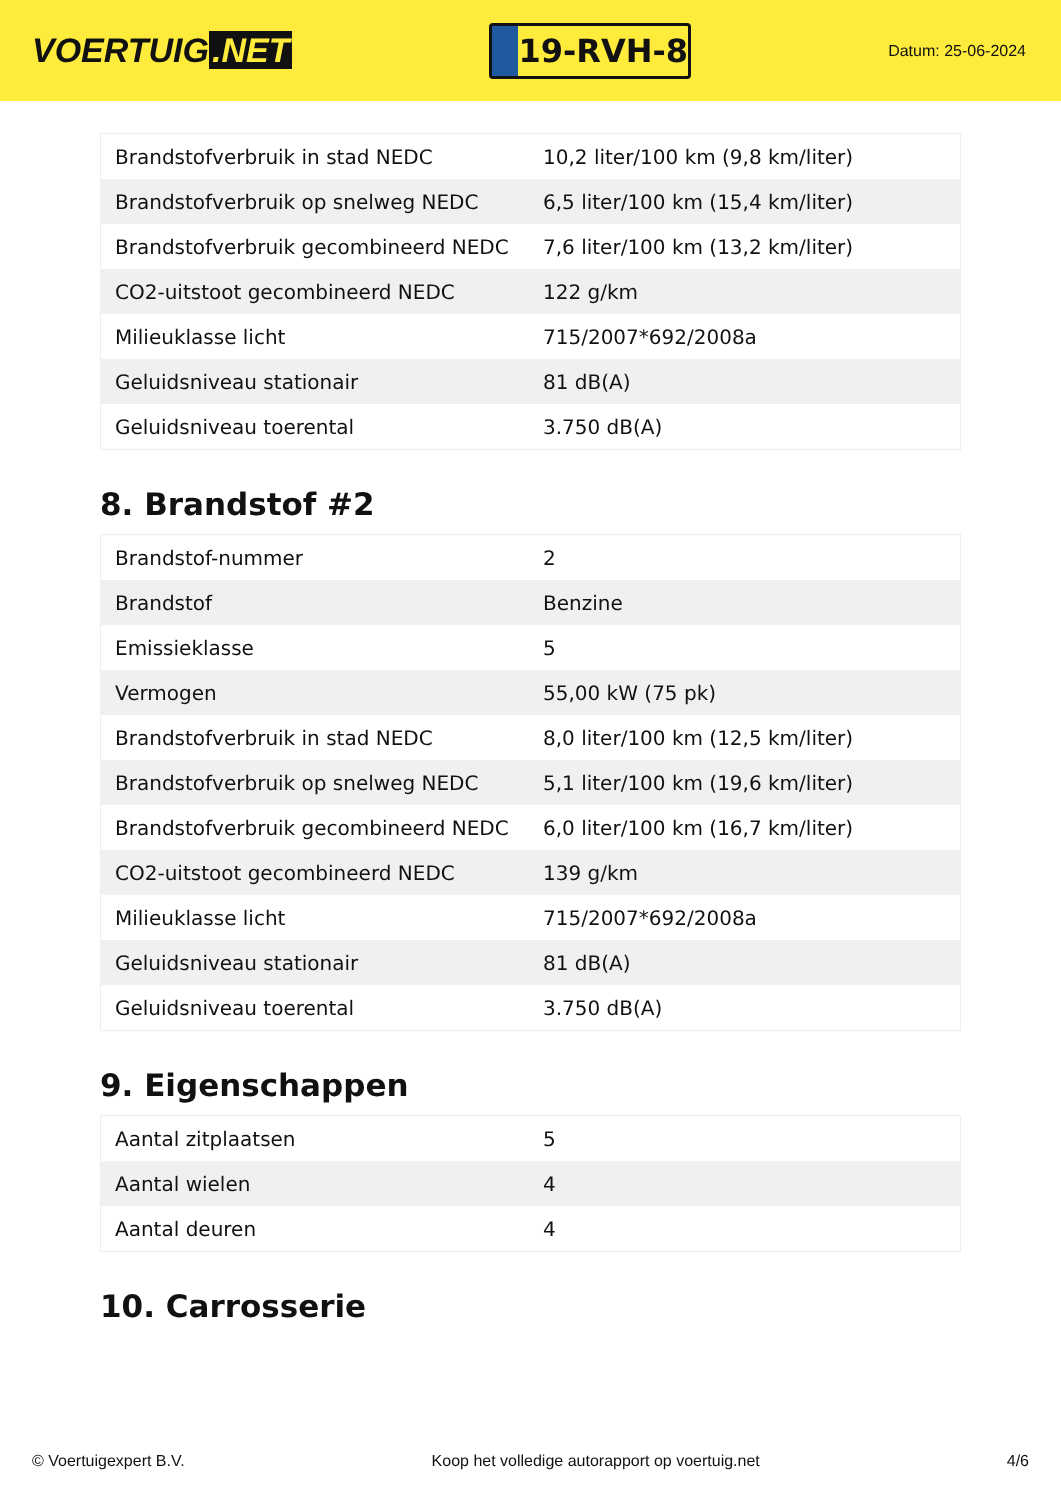VOERTUIG.NET
19-RVH-8
Datum: 25-06-2024
| Brandstofverbruik in stad NEDC | 10,2 liter/100 km (9,8 km/liter) |
| Brandstofverbruik op snelweg NEDC | 6,5 liter/100 km (15,4 km/liter) |
| Brandstofverbruik gecombineerd NEDC | 7,6 liter/100 km (13,2 km/liter) |
| CO2-uitstoot gecombineerd NEDC | 122 g/km |
| Milieuklasse licht | 715/2007*692/2008a |
| Geluidsniveau stationair | 81 dB(A) |
| Geluidsniveau toerental | 3.750 dB(A) |
8. Brandstof #2
| Brandstof-nummer | 2 |
| Brandstof | Benzine |
| Emissieklasse | 5 |
| Vermogen | 55,00 kW (75 pk) |
| Brandstofverbruik in stad NEDC | 8,0 liter/100 km (12,5 km/liter) |
| Brandstofverbruik op snelweg NEDC | 5,1 liter/100 km (19,6 km/liter) |
| Brandstofverbruik gecombineerd NEDC | 6,0 liter/100 km (16,7 km/liter) |
| CO2-uitstoot gecombineerd NEDC | 139 g/km |
| Milieuklasse licht | 715/2007*692/2008a |
| Geluidsniveau stationair | 81 dB(A) |
| Geluidsniveau toerental | 3.750 dB(A) |
9. Eigenschappen
| Aantal zitplaatsen | 5 |
| Aantal wielen | 4 |
| Aantal deuren | 4 |
10. Carrosserie
© Voertuigexpert B.V. Koop het volledige autorapport op voertuig.net 4/6